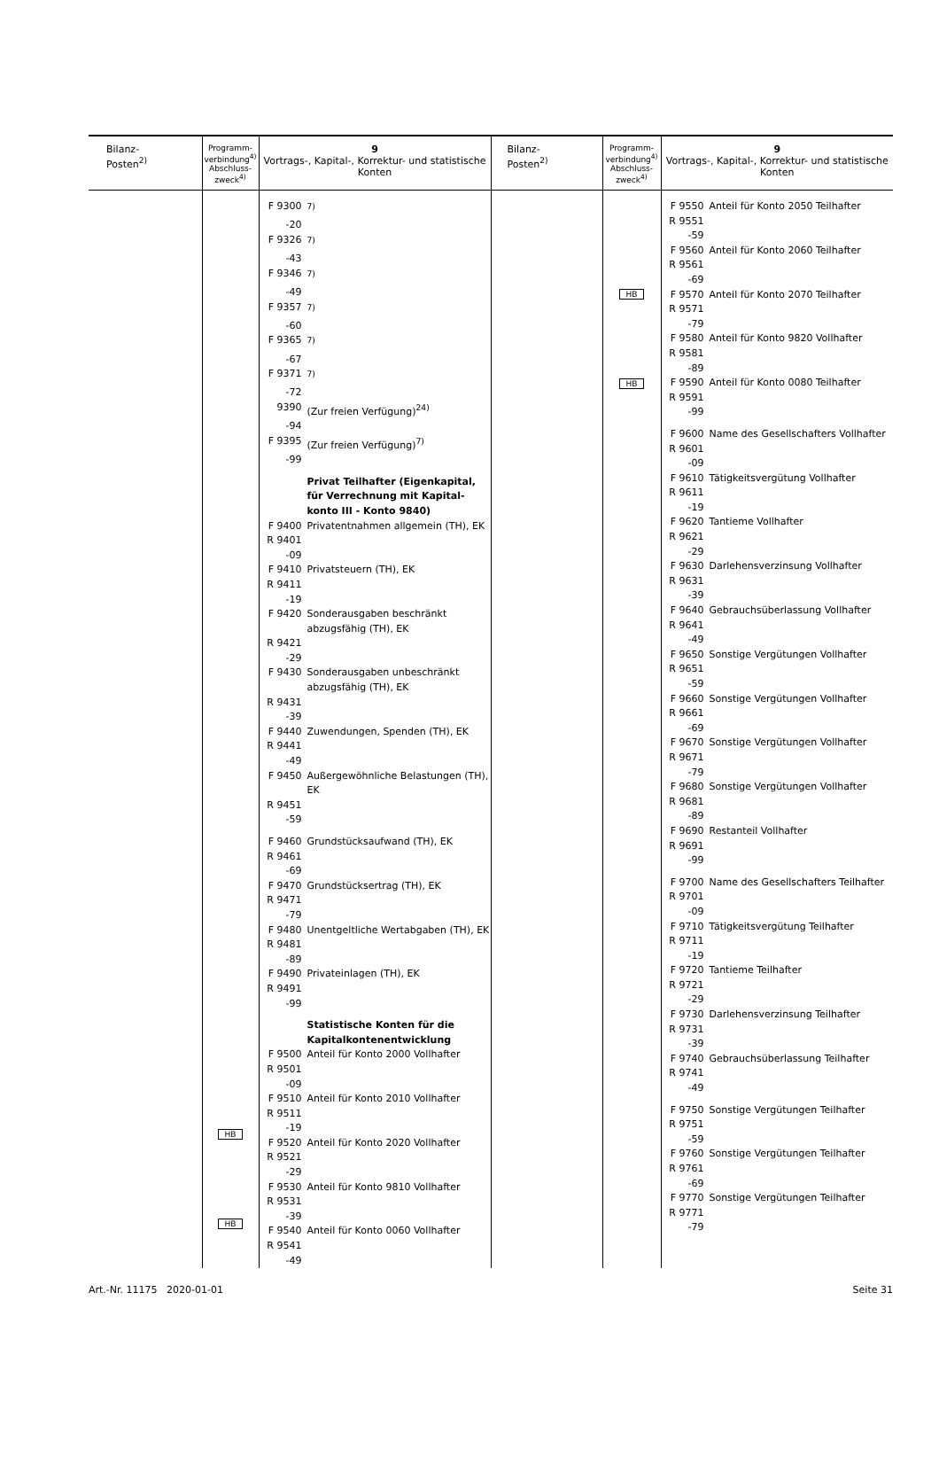| Bilanz- Posten<sup>2)</sup> | Programm- verbindung<sup>4)</sup> Abschluss- zweck<sup>4)</sup> | 9 Vortrags-, Kapital-, Korrektur- und statistische Konten | Bilanz- Posten<sup>2)</sup> | Programm- verbindung<sup>4)</sup> Abschluss- zweck<sup>4)</sup> | 9 Vortrags-, Kapital-, Korrektur- und statistische Konten |
| --- | --- | --- | --- | --- | --- |
| | HB HB | F 9300 <sup>7)</sup> -20 F 9326 <sup>7)</sup> -43 F 9346 <sup>7)</sup> -49 F 9357 <sup>7)</sup> -60 F 9365 <sup>7)</sup> -67 F 9371 <sup>7)</sup> -72 9390 (Zur freien Verfügung)<sup>24)</sup> -94 F 9395 (Zur freien Verfügung)<sup>7)</sup> -99 Privat Teilhafter (Eigenkapital, für Verrechnung mit Kapital­konto III - Konto 9840) F 9400 Privatentnahmen allgemein (TH), EK R 9401 -09 F 9410 Privatsteuern (TH), EK R 9411 -19 F 9420 Sonderausgaben beschränkt abzugsfähig (TH), EK R 9421 -29 F 9430 Sonderausgaben unbeschränkt abzugsfähig (TH), EK R 9431 -39 F 9440 Zuwendungen, Spenden (TH), EK R 9441 -49 F 9450 Außergewöhnliche Belastungen (TH), EK R 9451 -59 F 9460 Grundstücksaufwand (TH), EK R 9461 -69 F 9470 Grundstücksertrag (TH), EK R 9471 -79 F 9480 Unentgeltliche Wertabgaben (TH), EK R 9481 -89 F 9490 Privateinlagen (TH), EK R 9491 -99 Statistische Konten für die Kapitalkontenentwicklung F 9500 Anteil für Konto 2000 Vollhafter R 9501 -09 F 9510 Anteil für Konto 2010 Vollhafter R 9511 -19 F 9520 Anteil für Konto 2020 Vollhafter R 9521 -29 F 9530 Anteil für Konto 9810 Vollhafter R 9531 -39 F 9540 Anteil für Konto 0060 Vollhafter R 9541 -49 | | HB HB | F 9550 Anteil für Konto 2050 Teilhafter R 9551 -59 F 9560 Anteil für Konto 2060 Teilhafter R 9561 -69 F 9570 Anteil für Konto 2070 Teilhafter R 9571 -79 F 9580 Anteil für Konto 9820 Vollhafter R 9581 -89 F 9590 Anteil für Konto 0080 Teilhafter R 9591 -99 F 9600 Name des Gesellschafters Vollhafter R 9601 -09 F 9610 Tätigkeitsvergütung Vollhafter R 9611 -19 F 9620 Tantieme Vollhafter R 9621 -29 F 9630 Darlehensverzinsung Vollhafter R 9631 -39 F 9640 Gebrauchsüberlassung Vollhafter R 9641 -49 F 9650 Sonstige Vergütungen Vollhafter R 9651 -59 F 9660 Sonstige Vergütungen Vollhafter R 9661 -69 F 9670 Sonstige Vergütungen Vollhafter R 9671 -79 F 9680 Sonstige Vergütungen Vollhafter R 9681 -89 F 9690 Restanteil Vollhafter R 9691 -99 F 9700 Name des Gesellschafters Teilhafter R 9701 -09 F 9710 Tätigkeitsvergütung Teilhafter R 9711 -19 F 9720 Tantieme Teilhafter R 9721 -29 F 9730 Darlehensverzinsung Teilhafter R 9731 -39 F 9740 Gebrauchsüberlassung Teilhafter R 9741 -49 F 9750 Sonstige Vergütungen Teilhafter R 9751 -59 F 9760 Sonstige Vergütungen Teilhafter R 9761 -69 F 9770 Sonstige Vergütungen Teilhafter R 9771 -79 |
Art.-Nr. 11175 2020-01-01 Seite 31